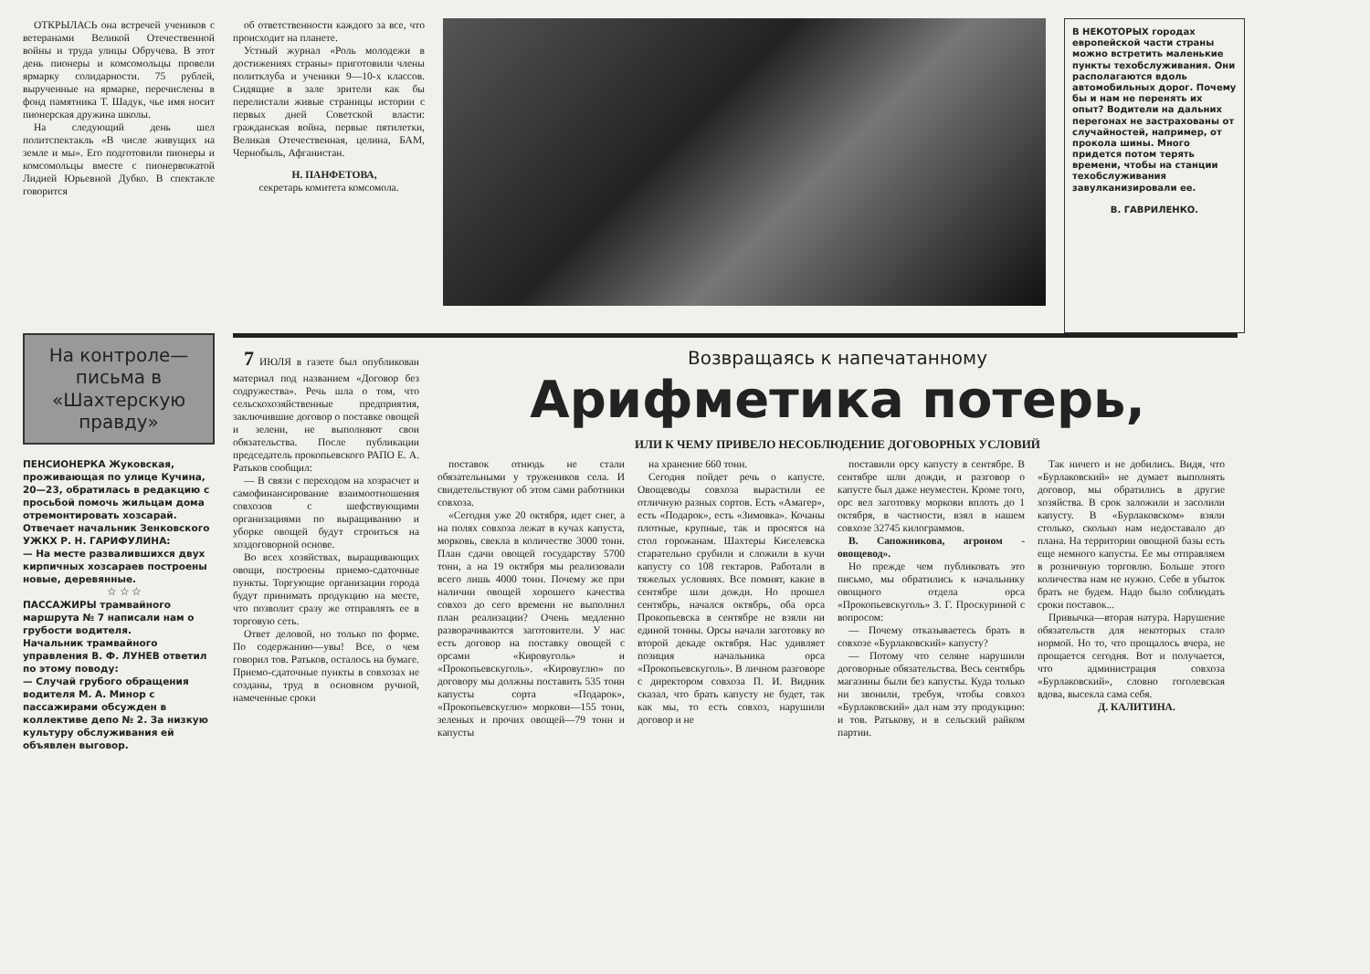ОТКРЫЛАСЬ она встречей учеников с ветеранами Великой Отечественной войны и труда улицы Обручева. В этот день пионеры и комсомольцы провели ярмарку солидарности. 75 рублей, вырученные на ярмарке, перечислены в фонд памятника Т. Шадук, чье имя носит пионерская дружина школы.
На следующий день шел политспектакль «В числе живущих на земле и мы». Его подготовили пионеры и комсомольцы вместе с пионервожатой Лидией Юрьевной Дубко. В спектакле говорится
об ответственности каждого за все, что происходит на планете.
Устный журнал «Роль молодежи в достижениях страны» приготовили члены политклуба и ученики 9—10-х классов. Сидящие в зале зрители как бы перелистали живые страницы истории с первых дней Советской власти: гражданская война, первые пятилетки, Великая Отечественная, целина, БАМ, Чернобыль, Афганистан.
Н. ПАНФЕТОВА,
секретарь комитета комсомола.
В НЕКОТОРЫХ городах европейской части страны можно встретить маленькие пункты техобслуживания. Они располагаются вдоль автомобильных дорог. Почему бы и нам не перенять их опыт? Водители на дальних перегонах не застрахованы от случайностей, например, от прокола шины. Много придется потом терять времени, чтобы на станции техобслуживания завулканизировали ее.
В. ГАВРИЛЕНКО.
На контроле— письма в «Шахтерскую правду»
ПЕНСИОНЕРКА Жуковская, проживающая по улице Кучина, 20—23, обратилась в редакцию с просьбой помочь жильцам дома отремонтировать хозсарай.
Отвечает начальник Зенковского УЖКХ Р. Н. ГАРИФУЛИНА:
— На месте развалившихся двух кирпичных хозсараев построены новые, деревянные.
☆ ☆ ☆
ПАССАЖИРЫ трамвайного маршрута № 7 написали нам о грубости водителя.
Начальник трамвайного управления В. Ф. ЛУНЕВ ответил по этому поводу:
— Случай грубого обращения водителя М. А. Минор с пассажирами обсужден в коллективе депо № 2. За низкую культуру обслуживания ей объявлен выговор.
7 ИЮЛЯ в газете был опубликован материал под названием «Договор без содружества». Речь шла о том, что сельскохозяйственные предприятия, заключившие договор о поставке овощей и зелени, не выполняют свои обязательства. После публикации председатель прокопьевского РАПО Е. А. Ратьков сообщил:
— В связи с переходом на хозрасчет и самофинансирование взаимоотношения совхозов с шефствующими организациями по выращиванию и уборке овощей будут строиться на хоздоговорной основе.
Во всех хозяйствах, выращивающих овощи, построены приемо-сдаточные пункты. Торгующие организации города будут принимать продукцию на месте, что позволит сразу же отправлять ее в торговую сеть.
Ответ деловой, но только по форме. По содержанию—увы! Все, о чем говорил тов. Ратьков, осталось на бумаге. Приемо-сдаточные пункты в совхозах не созданы, труд в основном ручной, намеченные сроки
Возвращаясь к напечатанному
Арифметика потерь,
ИЛИ К ЧЕМУ ПРИВЕЛО НЕСОБЛЮДЕНИЕ ДОГОВОРНЫХ УСЛОВИЙ
поставок отнюдь не стали обязательными у тружеников села. И свидетельствуют об этом сами работники совхоза.
«Сегодня уже 20 октября, идет снег, а на полях совхоза лежат в кучах капуста, морковь, свекла в количестве 3000 тонн. План сдачи овощей государству 5700 тонн, а на 19 октября мы реализовали всего лишь 4000 тонн. Почему же при наличии овощей хорошего качества совхоз до сего времени не выполнил план реализации? Очень медленно разворачиваются заготовители. У нас есть договор на поставку овощей с орсами «Кировуголь» и «Прокопьевскуголь». «Кировуглю» по договору мы должны поставить 535 тонн капусты сорта «Подарок», «Прокопьевскуглю» моркови—155 тонн, зеленых и прочих овощей—79 тонн и капусты
на хранение 660 тонн.
Сегодня пойдет речь о капусте. Овощеводы совхоза вырастили ее отличную разных сортов. Есть «Амагер», есть «Подарок», есть «Зимовка». Кочаны плотные, крупные, так и просятся на стол горожанам. Шахтеры Киселевска старательно срубили и сложили в кучи капусту со 108 гектаров. Работали в тяжелых условиях. Все помнят, какие в сентябре шли дожди. Но прошел сентябрь, начался октябрь, оба орса Прокопьевска в сентябре не взяли ни единой тонны. Орсы начали заготовку во второй декаде октября. Нас удивляет позиция начальника орса «Прокопьевскуголь». В личном разговоре с директором совхоза П. И. Видник сказал, что брать капусту не будет, так как мы, то есть совхоз, нарушили договор и не
поставили орсу капусту в сентябре. В сентябре шли дожди, и разговор о капусте был даже неуместен. Кроме того, орс вел заготовку моркови вплоть до 1 октября, в частности, взял в нашем совхозе 32745 килограммов.
В. Сапожникова, агроном - овощевод».
Но прежде чем публиковать это письмо, мы обратились к начальнику овощного отдела орса «Прокопьевскуголь» З. Г. Проскуриной с вопросом:
— Почему отказываетесь брать в совхозе «Бурлаковский» капусту?
— Потому что селяне нарушили договорные обязательства. Весь сентябрь магазины были без капусты. Куда только ни звонили, требуя, чтобы совхоз «Бурлаковский» дал нам эту продукцию: и тов. Ратькову, и в сельский райком партии.
Так ничего и не добились. Видя, что «Бурлаковский» не думает выполнять договор, мы обратились в другие хозяйства. В срок заложили и засолили капусту. В «Бурлаковском» взяли столько, сколько нам недоставало до плана. На территории овощной базы есть еще немного капусты. Ее мы отправляем в розничную торговлю. Больше этого количества нам не нужно. Себе в убыток брать не будем. Надо было соблюдать сроки поставок...
Привычка—вторая натура. Нарушение обязательств для некоторых стало нормой. Но то, что прощалось вчера, не прощается сегодня. Вот и получается, что администрация совхоза «Бурлаковский», словно гоголевская вдова, высекла сама себя.
Д. КАЛИТИНА.